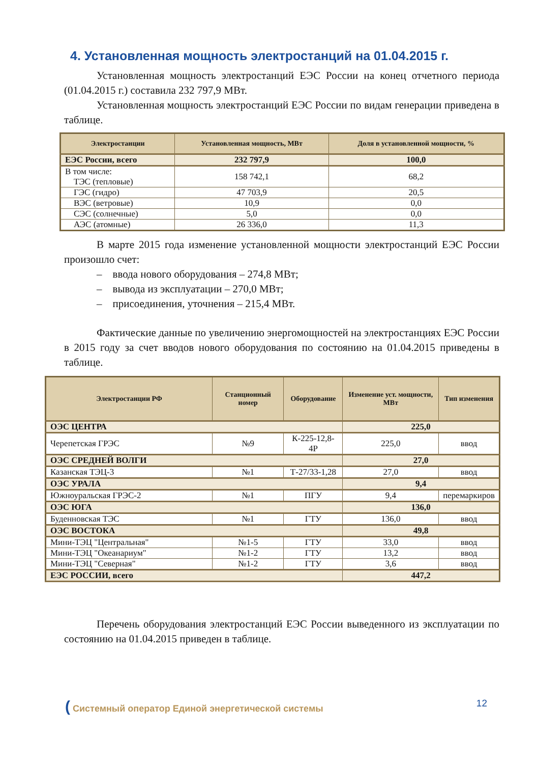4. Установленная мощность электростанций на 01.04.2015 г.
Установленная мощность электростанций ЕЭС России на конец отчетного периода (01.04.2015 г.) составила 232 797,9 МВт.
Установленная мощность электростанций ЕЭС России по видам генерации приведена в таблице.
| Электростанции | Установленная мощность, МВт | Доля в установленной мощности, % |
| --- | --- | --- |
| ЕЭС России, всего | 232 797,9 | 100,0 |
| В том числе: ТЭС (тепловые) | 158 742,1 | 68,2 |
| ГЭС (гидро) | 47 703,9 | 20,5 |
| ВЭС (ветровые) | 10,9 | 0,0 |
| СЭС (солнечные) | 5,0 | 0,0 |
| АЭС (атомные) | 26 336,0 | 11,3 |
В марте 2015 года изменение установленной мощности электростанций ЕЭС России произошло счет:
– ввода нового оборудования – 274,8 МВт;
– вывода из эксплуатации – 270,0 МВт;
– присоединения, уточнения – 215,4 МВт.
Фактические данные по увеличению энергомощностей на электростанциях ЕЭС России в 2015 году за счет вводов нового оборудования по состоянию на 01.04.2015 приведены в таблице.
| Электростанции РФ | Станционный номер | Оборудование | Изменение уст. мощности, МВт | Тип изменения |
| --- | --- | --- | --- | --- |
| ОЭС ЦЕНТРА | | | 225,0 | |
| Черепетская ГРЭС | №9 | К-225-12,8-4Р | 225,0 | ввод |
| ОЭС СРЕДНЕЙ ВОЛГИ | | | 27,0 | |
| Казанская ТЭЦ-3 | №1 | Т-27/33-1,28 | 27,0 | ввод |
| ОЭС УРАЛА | | | 9,4 | |
| Южноуральская ГРЭС-2 | №1 | ПГУ | 9,4 | перемаркиров |
| ОЭС ЮГА | | | 136,0 | |
| Буденновская ТЭС | №1 | ГТУ | 136,0 | ввод |
| ОЭС ВОСТОКА | | | 49,8 | |
| Мини-ТЭЦ "Центральная" | №1-5 | ГТУ | 33,0 | ввод |
| Мини-ТЭЦ "Океанариум" | №1-2 | ГТУ | 13,2 | ввод |
| Мини-ТЭЦ "Северная" | №1-2 | ГТУ | 3,6 | ввод |
| ЕЭС РОССИИ, всего | | | 447,2 | |
Перечень оборудования электростанций ЕЭС России выведенного из эксплуатации по состоянию на 01.04.2015 приведен в таблице.
( Системный оператор Единой энергетической системы 12